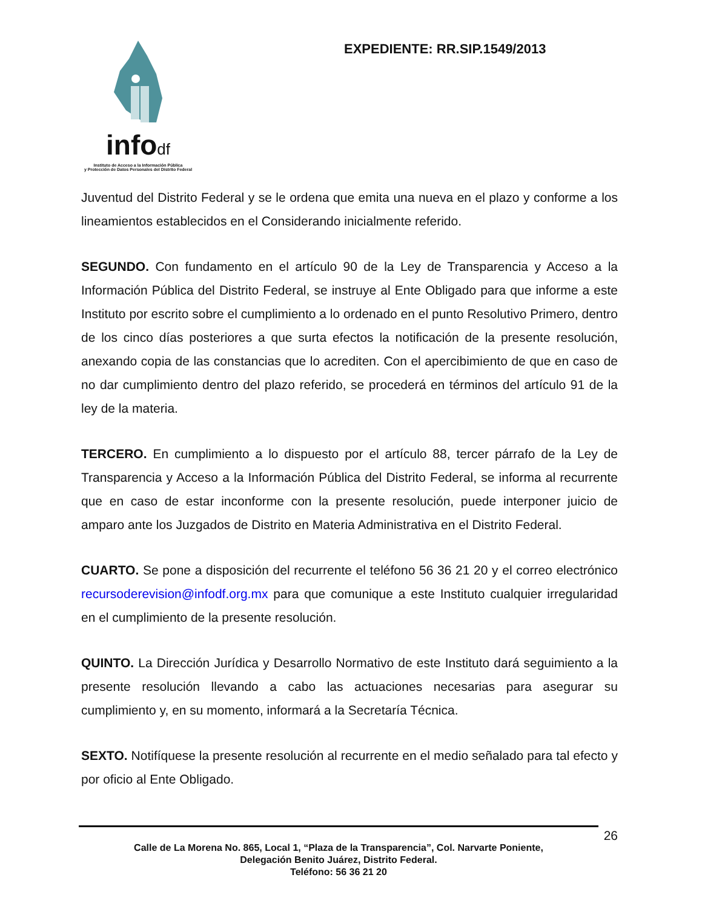infodf
Instituto de Acceso a la Información Pública
y Protección de Datos Personales del Distrito Federal
EXPEDIENTE: RR.SIP.1549/2013
Juventud del Distrito Federal y se le ordena que emita una nueva en el plazo y conforme a los lineamientos establecidos en el Considerando inicialmente referido.
SEGUNDO. Con fundamento en el artículo 90 de la Ley de Transparencia y Acceso a la Información Pública del Distrito Federal, se instruye al Ente Obligado para que informe a este Instituto por escrito sobre el cumplimiento a lo ordenado en el punto Resolutivo Primero, dentro de los cinco días posteriores a que surta efectos la notificación de la presente resolución, anexando copia de las constancias que lo acrediten. Con el apercibimiento de que en caso de no dar cumplimiento dentro del plazo referido, se procederá en términos del artículo 91 de la ley de la materia.
TERCERO. En cumplimiento a lo dispuesto por el artículo 88, tercer párrafo de la Ley de Transparencia y Acceso a la Información Pública del Distrito Federal, se informa al recurrente que en caso de estar inconforme con la presente resolución, puede interponer juicio de amparo ante los Juzgados de Distrito en Materia Administrativa en el Distrito Federal.
CUARTO. Se pone a disposición del recurrente el teléfono 56 36 21 20 y el correo electrónico recursoderevision@infodf.org.mx para que comunique a este Instituto cualquier irregularidad en el cumplimiento de la presente resolución.
QUINTO. La Dirección Jurídica y Desarrollo Normativo de este Instituto dará seguimiento a la presente resolución llevando a cabo las actuaciones necesarias para asegurar su cumplimiento y, en su momento, informará a la Secretaría Técnica.
SEXTO. Notifíquese la presente resolución al recurrente en el medio señalado para tal efecto y por oficio al Ente Obligado.
26
Calle de La Morena No. 865, Local 1, “Plaza de la Transparencia”, Col. Narvarte Poniente,
Delegación Benito Juárez, Distrito Federal.
Teléfono: 56 36 21 20